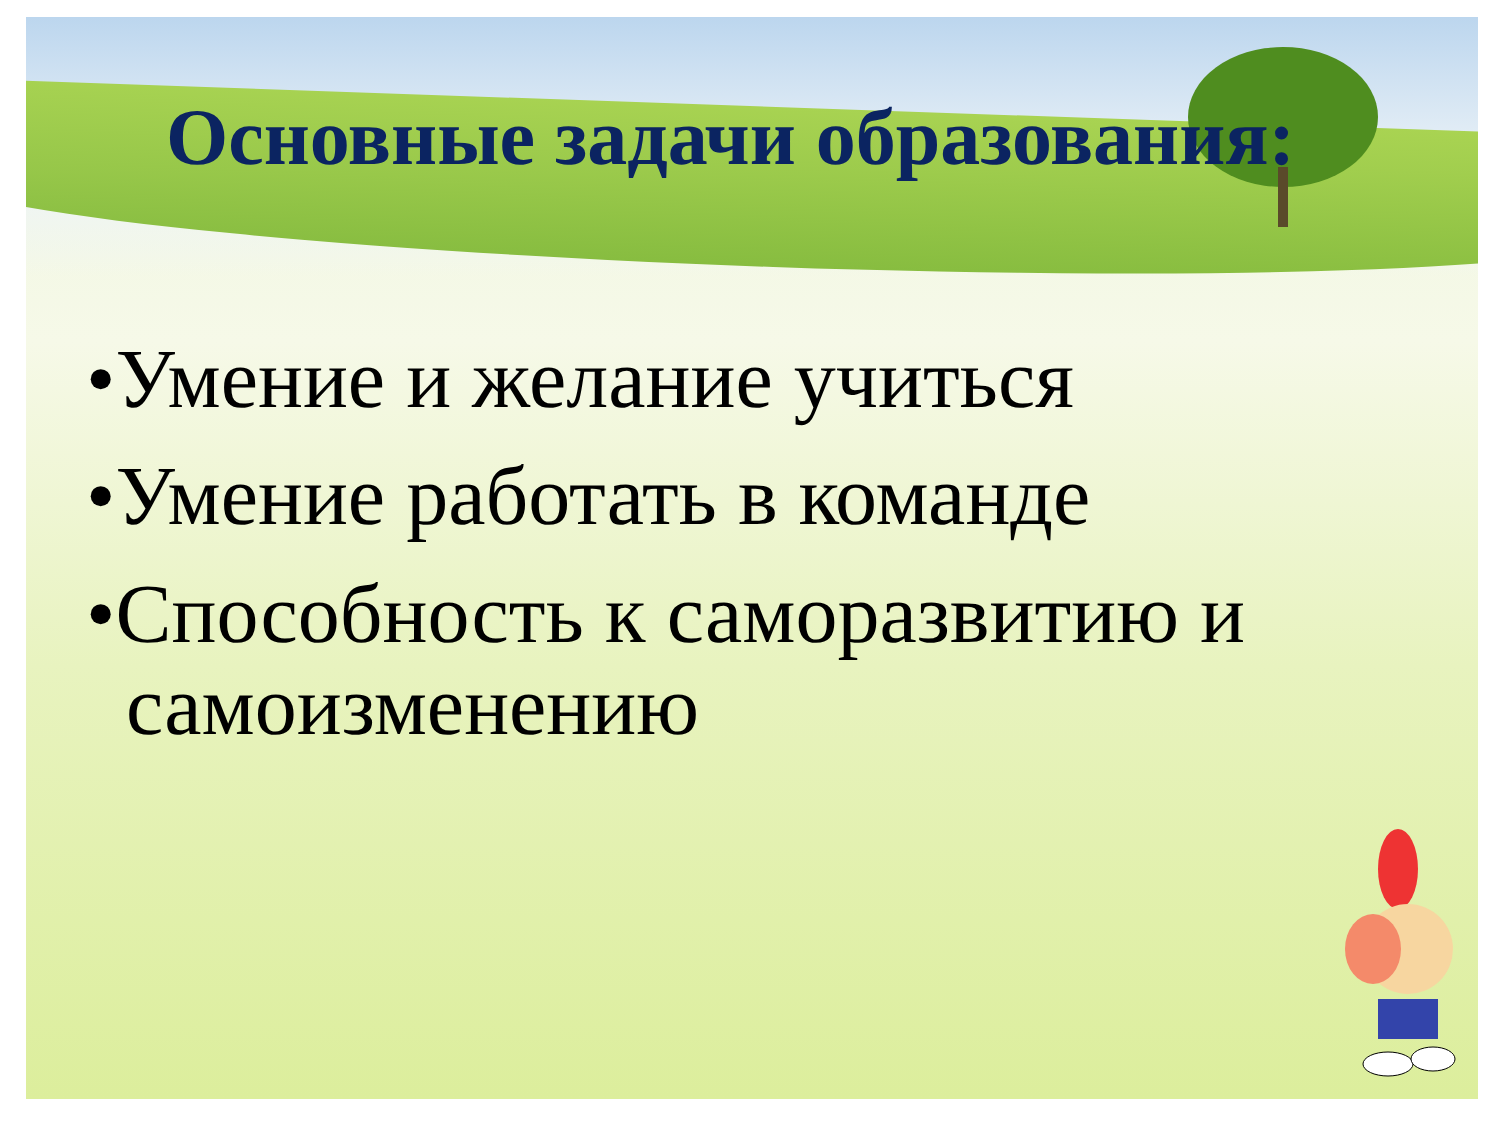Основные задачи образования:
•Умение и желание учиться
•Умение работать в команде
•Способность к саморазвитию и самоизменению